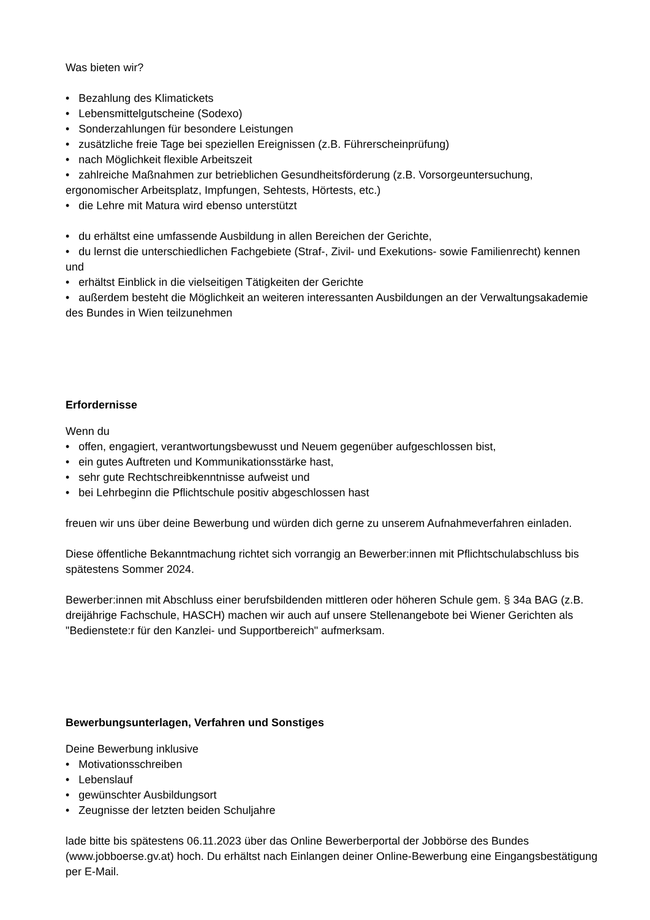Was bieten wir?
• Bezahlung des Klimatickets
• Lebensmittelgutscheine (Sodexo)
• Sonderzahlungen für besondere Leistungen
• zusätzliche freie Tage bei speziellen Ereignissen (z.B. Führerscheinprüfung)
• nach Möglichkeit flexible Arbeitszeit
• zahlreiche Maßnahmen zur betrieblichen Gesundheitsförderung (z.B. Vorsorgeuntersuchung, ergonomischer Arbeitsplatz, Impfungen, Sehtests, Hörtests, etc.)
• die Lehre mit Matura wird ebenso unterstützt
• du erhältst eine umfassende Ausbildung in allen Bereichen der Gerichte,
• du lernst die unterschiedlichen Fachgebiete (Straf-, Zivil- und Exekutions- sowie Familienrecht) kennen und
• erhältst Einblick in die vielseitigen Tätigkeiten der Gerichte
• außerdem besteht die Möglichkeit an weiteren interessanten Ausbildungen an der Verwaltungsakademie des Bundes in Wien teilzunehmen
Erfordernisse
Wenn du
• offen, engagiert, verantwortungsbewusst und Neuem gegenüber aufgeschlossen bist,
• ein gutes Auftreten und Kommunikationsstärke hast,
• sehr gute Rechtschreibkenntnisse aufweist und
• bei Lehrbeginn die Pflichtschule positiv abgeschlossen hast
freuen wir uns über deine Bewerbung und würden dich gerne zu unserem Aufnahmeverfahren einladen.
Diese öffentliche Bekanntmachung richtet sich vorrangig an Bewerber:innen mit Pflichtschulabschluss bis spätestens Sommer 2024.
Bewerber:innen mit Abschluss einer berufsbildenden mittleren oder höheren Schule gem. § 34a BAG (z.B. dreijährige Fachschule, HASCH) machen wir auch auf unsere Stellenangebote bei Wiener Gerichten als "Bedienstete:r für den Kanzlei- und Supportbereich" aufmerksam.
Bewerbungsunterlagen, Verfahren und Sonstiges
Deine Bewerbung inklusive
• Motivationsschreiben
• Lebenslauf
• gewünschter Ausbildungsort
• Zeugnisse der letzten beiden Schuljahre
lade bitte bis spätestens 06.11.2023 über das Online Bewerberportal der Jobbörse des Bundes (www.jobboerse.gv.at) hoch. Du erhältst nach Einlangen deiner Online-Bewerbung eine Eingangsbestätigung per E-Mail.